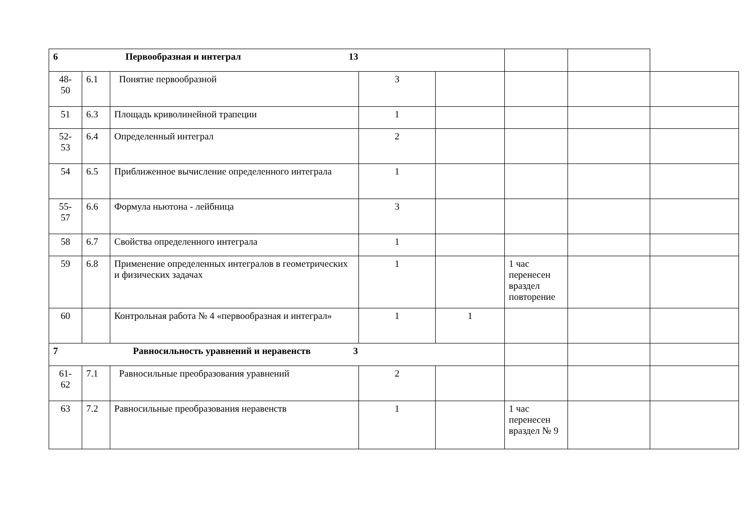| 6 Первообразная и интеграл 13 | | | | | | | |
| 48- 50 | 6.1 | Понятие первообразной | 3 | | | | |
| 51 | 6.3 | Площадь криволинейной трапеции | 1 | | | | |
| 52- 53 | 6.4 | Определенный интеграл | 2 | | | | |
| 54 | 6.5 | Приближенное вычисление определенного интеграла | 1 | | | | |
| 55- 57 | 6.6 | Формула ньютона - лейбница | 3 | | | | |
| 58 | 6.7 | Свойства определенного интеграла | 1 | | | | |
| 59 | 6.8 | Применение определенных интегралов в геометрических и физических задачах | 1 | | 1 час перенесен враздел повторение | | |
| 60 | | Контрольная работа № 4 «первообразная и интеграл» | 1 | 1 | | | |
| 7 Равносильность уравнений и неравенств 3 | | | | | | | |
| 61- 62 | 7.1 | Равносильные преобразования уравнений | 2 | | | | |
| 63 | 7.2 | Равносильные преобразования неравенств | 1 | | 1 час перенесен враздел № 9 | | |